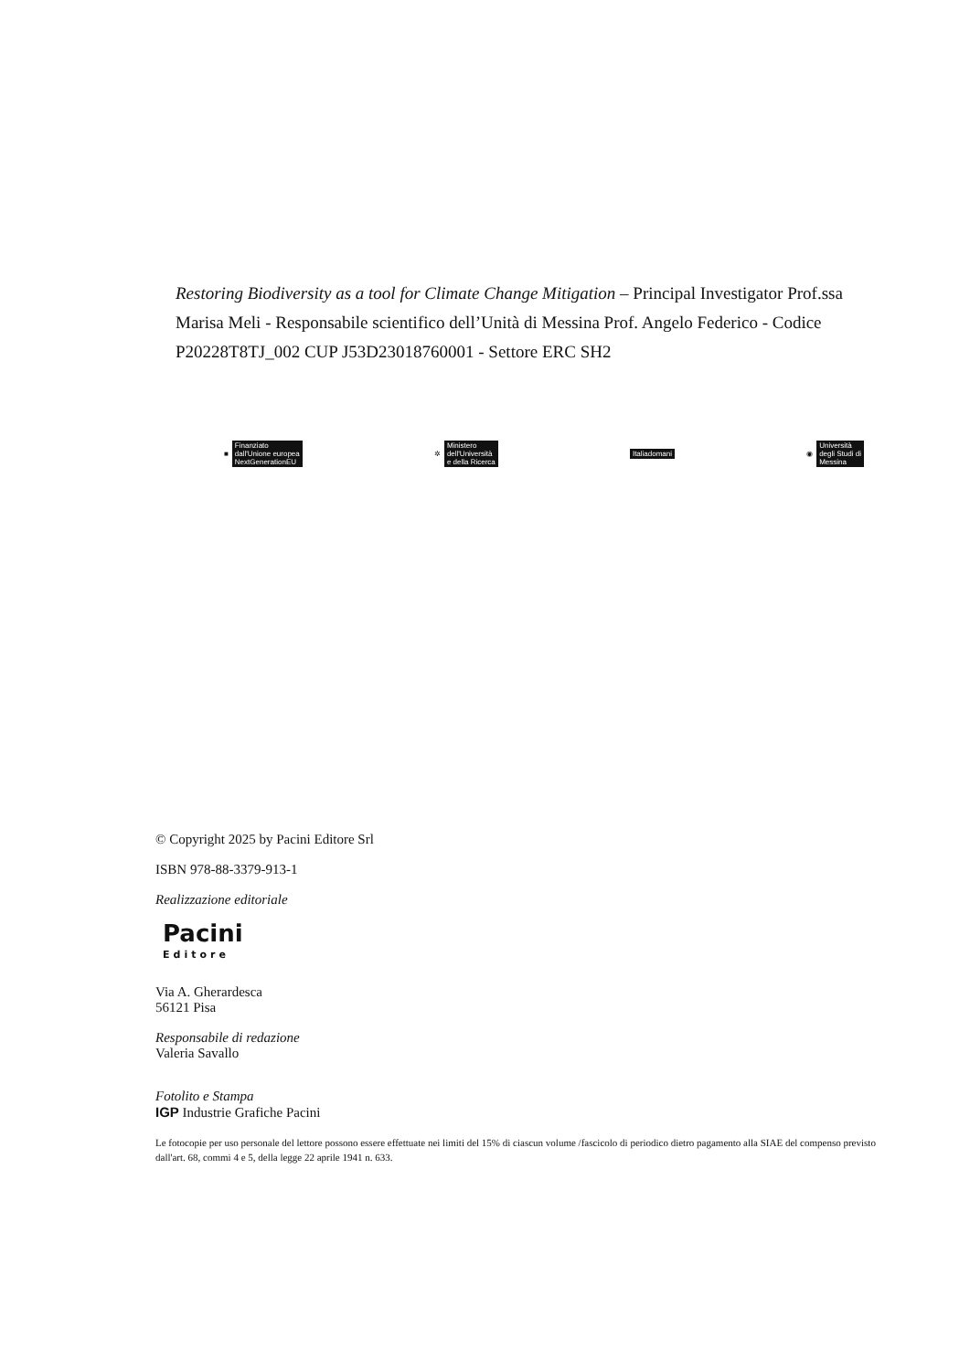Restoring Biodiversity as a tool for Climate Change Mitigation – Principal Investigator Prof.ssa Marisa Meli - Responsabile scientifico dell’Unità di Messina Prof. Angelo Federico - Codice P20228T8TJ_002 CUP J53D23018760001 - Settore ERC SH2
■ Finanziato
dall'Unione europea
NextGenerationEU
✲ Ministero
dell'Università
e della Ricerca
Italiadomani
◉ Università
degli Studi di
Messina
© Copyright 2025 by Pacini Editore Srl
ISBN 978-88-3379-913-1
Realizzazione editoriale
Pacini
Editore
Via A. Gherardesca
56121 Pisa
Responsabile di redazione
Valeria Savallo
Fotolito e Stampa
IGP Industrie Grafiche Pacini
Le fotocopie per uso personale del lettore possono essere effettuate nei limiti del 15% di ciascun volume /fascicolo di periodico dietro pagamento alla SIAE del compenso previsto dall'art. 68, commi 4 e 5, della legge 22 aprile 1941 n. 633.